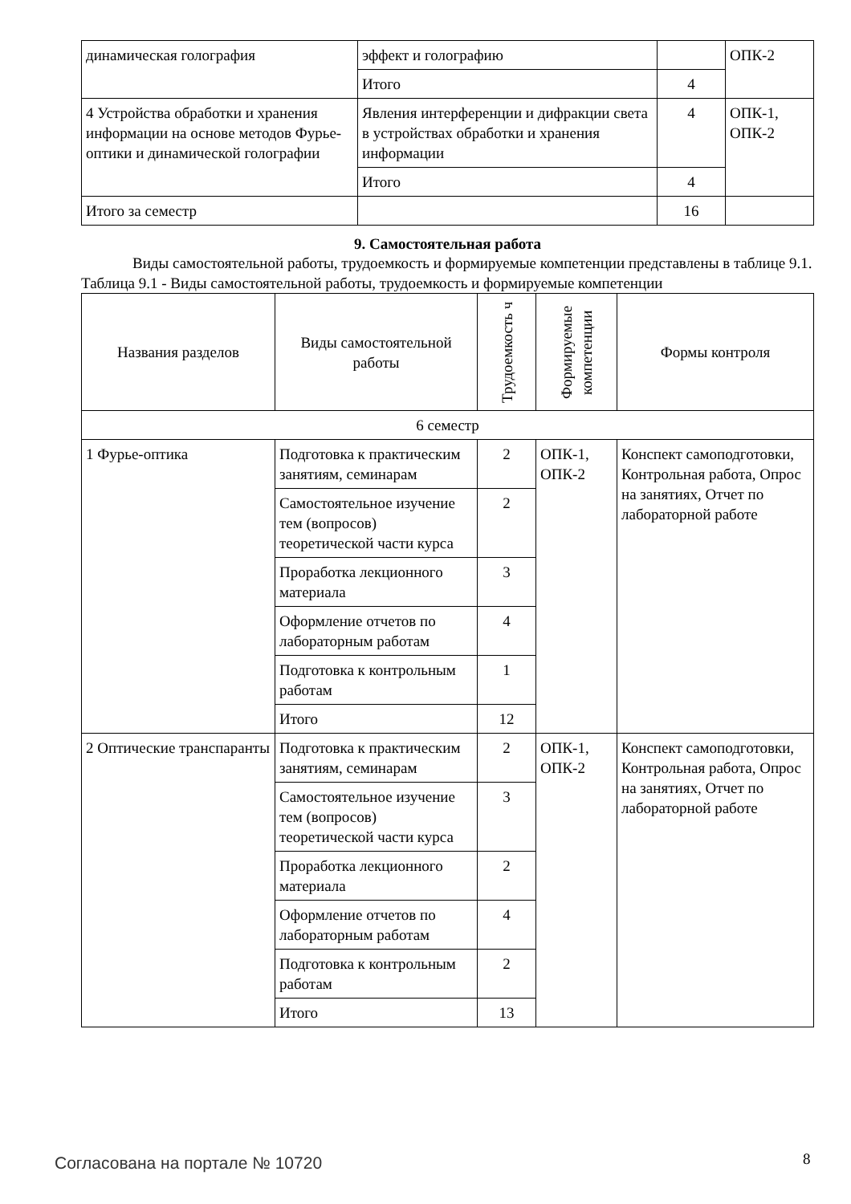| динамическая голография | эффект и голографию | | ОПК-2 |
| | Итого | 4 | |
| 4 Устройства обработки и хранения информации на основе методов Фурье-оптики и динамической голографии | Явления интерференции и дифракции света в устройствах обработки и хранения информации | 4 | ОПК-1, ОПК-2 |
| | Итого | 4 | |
| Итого за семестр | | 16 | |
9. Самостоятельная работа
Виды самостоятельной работы, трудоемкость и формируемые компетенции представлены в таблице 9.1.
Таблица 9.1 - Виды самостоятельной работы, трудоемкость и формируемые компетенции
| Названия разделов | Виды самостоятельной работы | Трудоемкость ч | Формируемые компетенции | Формы контроля |
| --- | --- | --- | --- | --- |
| 6 семестр | | | | |
| 1 Фурье-оптика | Подготовка к практическим занятиям, семинарам | 2 | ОПК-1, ОПК-2 | Конспект самоподготовки, Контрольная работа, Опрос на занятиях, Отчет по лабораторной работе |
| | Самостоятельное изучение тем (вопросов) теоретической части курса | 2 | | |
| | Проработка лекционного материала | 3 | | |
| | Оформление отчетов по лабораторным работам | 4 | | |
| | Подготовка к контрольным работам | 1 | | |
| | Итого | 12 | | |
| 2 Оптические транспаранты | Подготовка к практическим занятиям, семинарам | 2 | ОПК-1, ОПК-2 | Конспект самоподготовки, Контрольная работа, Опрос на занятиях, Отчет по лабораторной работе |
| | Самостоятельное изучение тем (вопросов) теоретической части курса | 3 | | |
| | Проработка лекционного материала | 2 | | |
| | Оформление отчетов по лабораторным работам | 4 | | |
| | Подготовка к контрольным работам | 2 | | |
| | Итого | 13 | | |
Согласована на портале № 10720 8